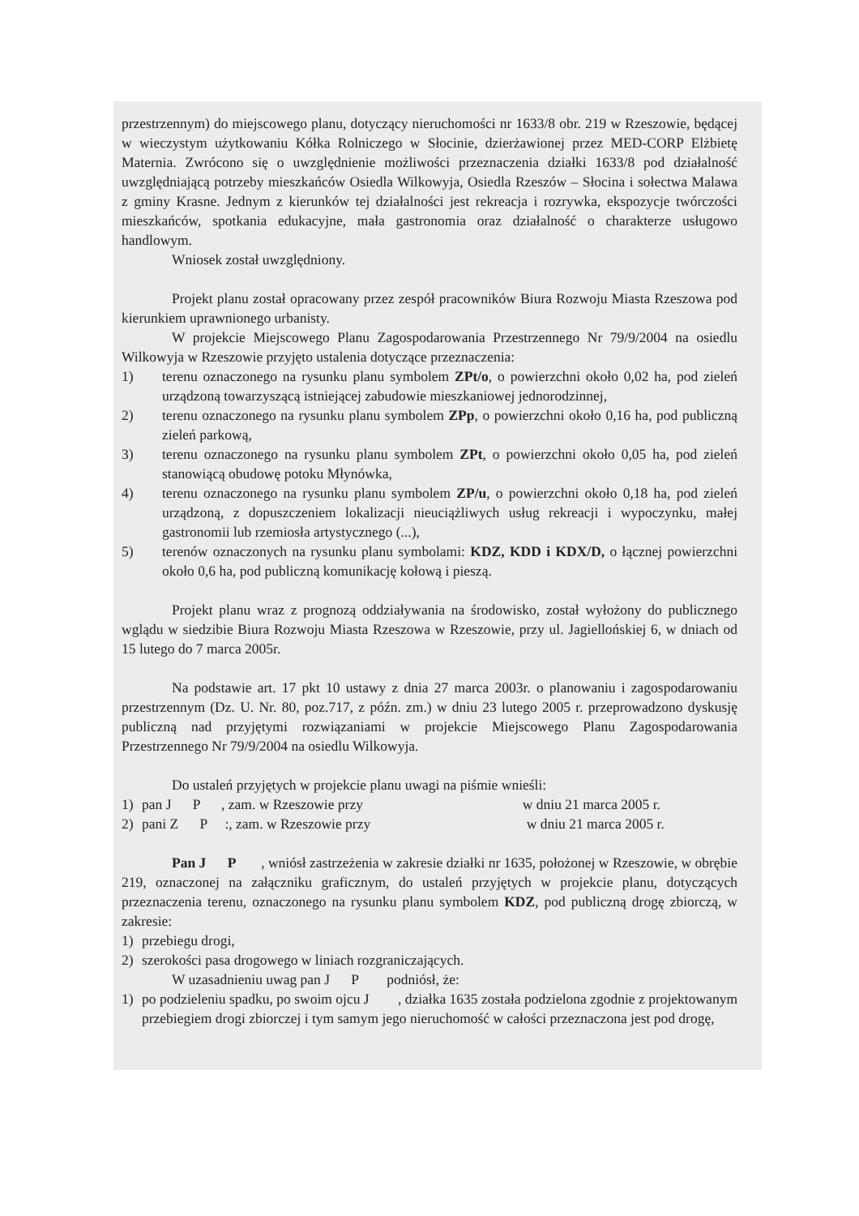przestrzennym) do miejscowego planu, dotyczący nieruchomości nr 1633/8 obr. 219 w Rzeszowie, będącej w wieczystym użytkowaniu Kółka Rolniczego w Słocinie, dzierżawionej przez MED-CORP Elżbietę Maternia. Zwrócono się o uwzględnienie możliwości przeznaczenia działki 1633/8 pod działalność uwzględniającą potrzeby mieszkańców Osiedla Wilkowyja, Osiedla Rzeszów – Słocina i sołectwa Malawa z gminy Krasne. Jednym z kierunków tej działalności jest rekreacja i rozrywka, ekspozycje twórczości mieszkańców, spotkania edukacyjne, mała gastronomia oraz działalność o charakterze usługowo handlowym.
Wniosek został uwzględniony.
Projekt planu został opracowany przez zespół pracowników Biura Rozwoju Miasta Rzeszowa pod kierunkiem uprawnionego urbanisty.
W projekcie Miejscowego Planu Zagospodarowania Przestrzennego Nr 79/9/2004 na osiedlu Wilkowyja w Rzeszowie przyjęto ustalenia dotyczące przeznaczenia:
1) terenu oznaczonego na rysunku planu symbolem ZPt/o, o powierzchni około 0,02 ha, pod zieleń urządzoną towarzyszącą istniejącej zabudowie mieszkaniowej jednorodzinnej,
2) terenu oznaczonego na rysunku planu symbolem ZPp, o powierzchni około 0,16 ha, pod publiczną zieleń parkową,
3) terenu oznaczonego na rysunku planu symbolem ZPt, o powierzchni około 0,05 ha, pod zieleń stanowiącą obudowę potoku Młynówka,
4) terenu oznaczonego na rysunku planu symbolem ZP/u, o powierzchni około 0,18 ha, pod zieleń urządzoną, z dopuszczeniem lokalizacji nieuciążliwych usług rekreacji i wypoczynku, małej gastronomii lub rzemiosła artystycznego (...),
5) terenów oznaczonych na rysunku planu symbolami: KDZ, KDD i KDX/D, o łącznej powierzchni około 0,6 ha, pod publiczną komunikację kołową i pieszą.
Projekt planu wraz z prognozą oddziaływania na środowisko, został wyłożony do publicznego wglądu w siedzibie Biura Rozwoju Miasta Rzeszowa w Rzeszowie, przy ul. Jagiellońskiej 6, w dniach od 15 lutego do 7 marca 2005r.
Na podstawie art. 17 pkt 10 ustawy z dnia 27 marca 2003r. o planowaniu i zagospodarowaniu przestrzennym (Dz. U. Nr. 80, poz.717, z późn. zm.) w dniu 23 lutego 2005 r. przeprowadzono dyskusję publiczną nad przyjętymi rozwiązaniami w projekcie Miejscowego Planu Zagospodarowania Przestrzennego Nr 79/9/2004 na osiedlu Wilkowyja.
Do ustaleń przyjętych w projekcie planu uwagi na piśmie wnieśli:
1) pan J P , zam. w Rzeszowie przy w dniu 21 marca 2005 r.
2) pani Z P :, zam. w Rzeszowie przy w dniu 21 marca 2005 r.
Pan J P , wniósł zastrzeżenia w zakresie działki nr 1635, położonej w Rzeszowie, w obrębie 219, oznaczonej na załączniku graficznym, do ustaleń przyjętych w projekcie planu, dotyczących przeznaczenia terenu, oznaczonego na rysunku planu symbolem KDZ, pod publiczną drogę zbiorczą, w zakresie:
1) przebiegu drogi,
2) szerokości pasa drogowego w liniach rozgraniczających.
W uzasadnieniu uwag pan J P podniósł, że:
1) po podzieleniu spadku, po swoim ojcu J , działka 1635 została podzielona zgodnie z projektowanym przebiegiem drogi zbiorczej i tym samym jego nieruchomość w całości przeznaczona jest pod drogę,